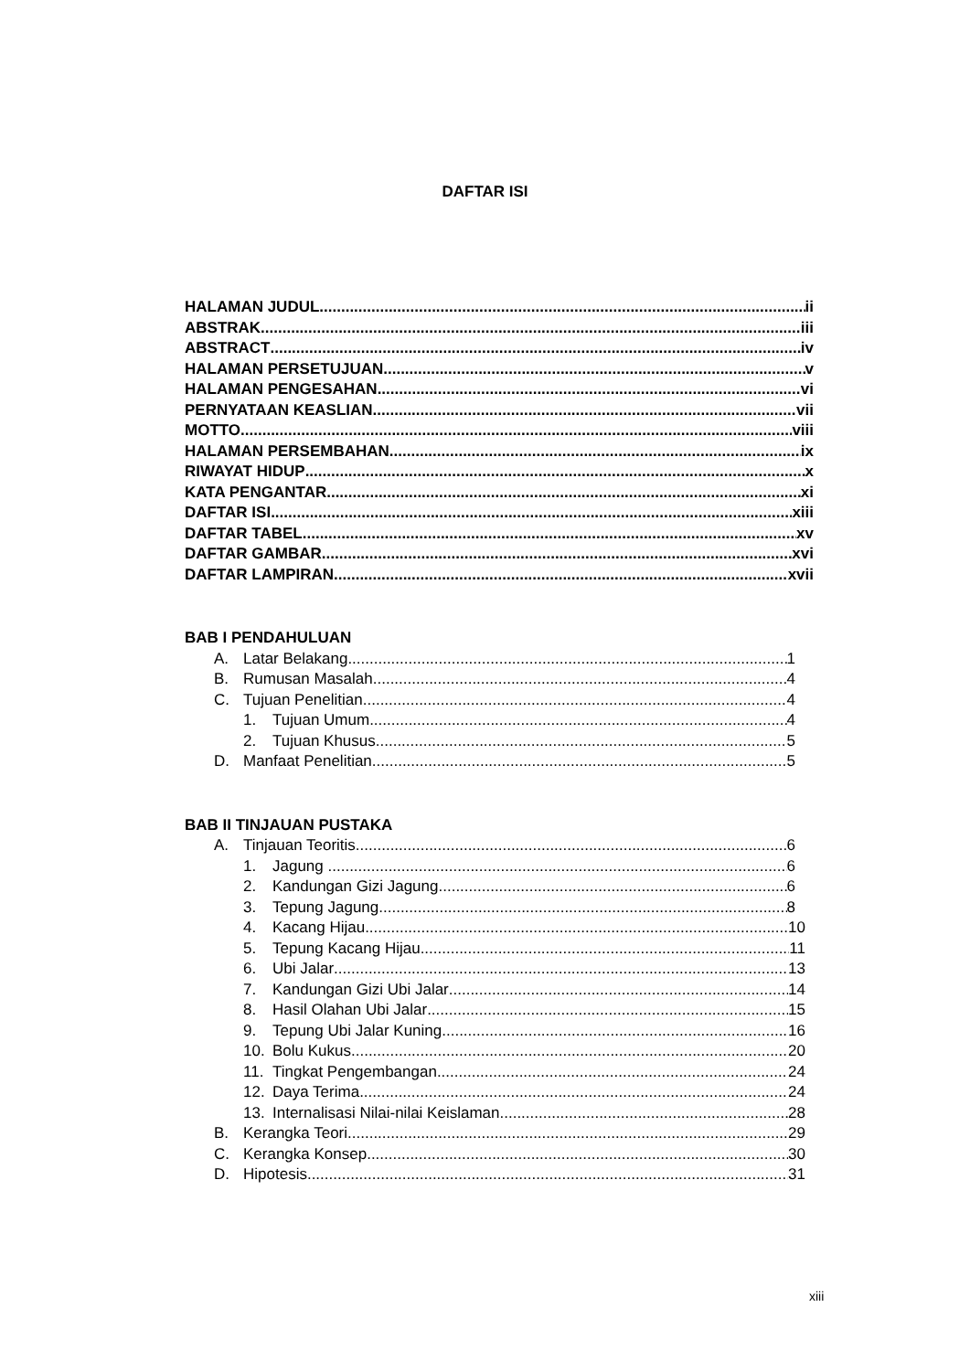DAFTAR ISI
HALAMAN JUDUL ii
ABSTRAK iii
ABSTRACT iv
HALAMAN PERSETUJUAN v
HALAMAN PENGESAHAN vi
PERNYATAAN KEASLIAN vii
MOTTO viii
HALAMAN PERSEMBAHAN ix
RIWAYAT HIDUP x
KATA PENGANTAR xi
DAFTAR ISI xiii
DAFTAR TABEL xv
DAFTAR GAMBAR xvi
DAFTAR LAMPIRAN xvii
BAB I PENDAHULUAN
A. Latar Belakang 1
B. Rumusan Masalah 4
C. Tujuan Penelitian 4
1. Tujuan Umum 4
2. Tujuan Khusus 5
D. Manfaat Penelitian 5
BAB II TINJAUAN PUSTAKA
A. Tinjauan Teoritis 6
1. Jagung . 6
2. Kandungan Gizi Jagung 6
3. Tepung Jagung 8
4. Kacang Hijau 10
5. Tepung Kacang Hijau 11
6. Ubi Jalar 13
7. Kandungan Gizi Ubi Jalar 14
8. Hasil Olahan Ubi Jalar 15
9. Tepung Ubi Jalar Kuning 16
10. Bolu Kukus 20
11. Tingkat Pengembangan 24
12. Daya Terima 24
13. Internalisasi Nilai-nilai Keislaman 28
B. Kerangka Teori 29
C. Kerangka Konsep 30
D. Hipotesis 31
xiii